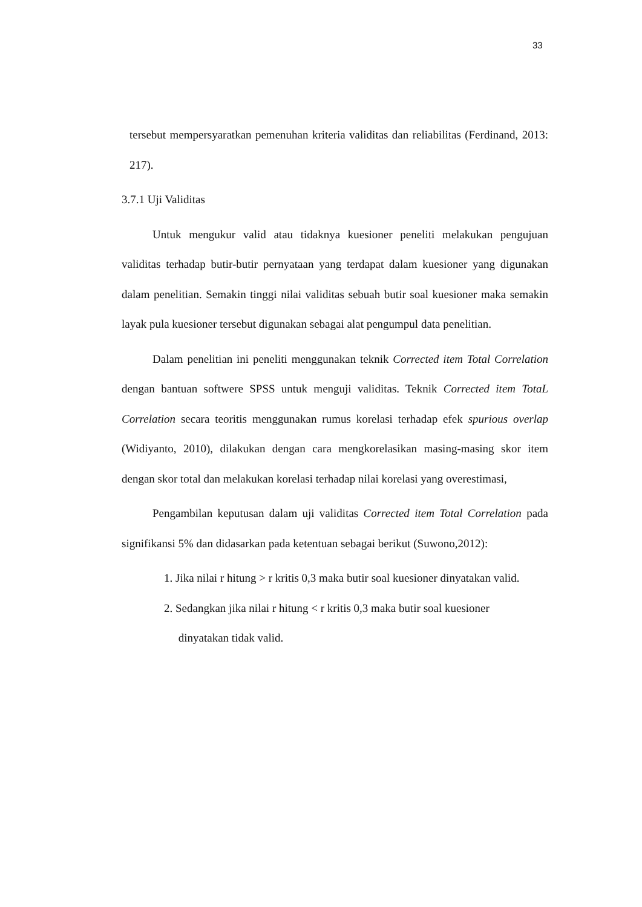33
tersebut mempersyaratkan pemenuhan kriteria validitas dan reliabilitas (Ferdinand, 2013: 217).
3.7.1 Uji Validitas
Untuk mengukur valid atau tidaknya kuesioner peneliti melakukan pengujuan validitas terhadap butir-butir pernyataan yang terdapat dalam kuesioner yang digunakan dalam penelitian. Semakin tinggi nilai validitas sebuah butir soal kuesioner maka semakin layak pula kuesioner tersebut digunakan sebagai alat pengumpul data penelitian.
Dalam penelitian ini peneliti menggunakan teknik Corrected item Total Correlation dengan bantuan softwere SPSS untuk menguji validitas. Teknik Corrected item TotaL Correlation secara teoritis menggunakan rumus korelasi terhadap efek spurious overlap (Widiyanto, 2010), dilakukan dengan cara mengkorelasikan masing-masing skor item dengan skor total dan melakukan korelasi terhadap nilai korelasi yang overestimasi,
Pengambilan keputusan dalam uji validitas Corrected item Total Correlation pada signifikansi 5% dan didasarkan pada ketentuan sebagai berikut (Suwono,2012):
1. Jika nilai r hitung > r kritis 0,3 maka butir soal kuesioner dinyatakan valid.
2. Sedangkan jika nilai r hitung < r kritis 0,3 maka butir soal kuesioner
dinyatakan tidak valid.